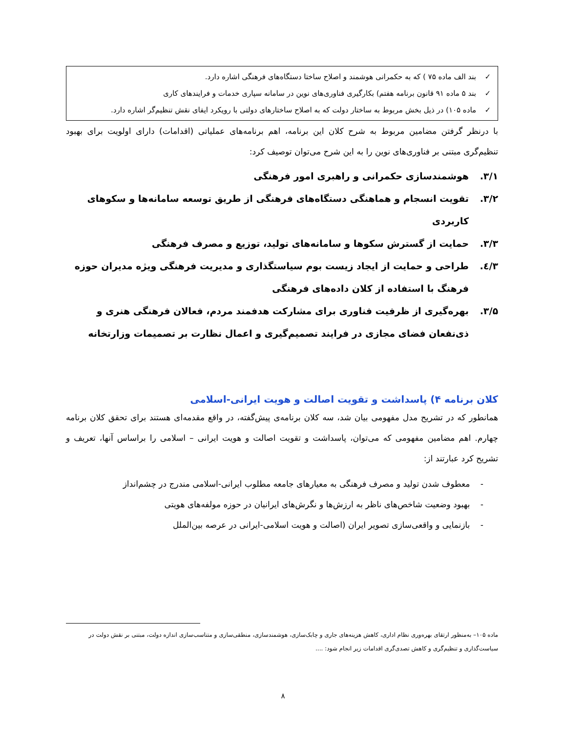✓ بند الف ماده ۷۵ ) که به حکمرانی هوشمند و اصلاح ساختا دستگاه‌های فرهنگی اشاره دارد.
✓ بند ۵ ماده ۹۱ قانون برنامه هفتم) بکارگیری فناوری‌های نوین در سامانه سپاری خدمات و فرایندهای کاری
✓ ماده ۱۰۵) در ذیل بخش مربوط به ساختار دولت که به اصلاح ساختارهای دولتی با رویکرد ایفای نقش تنظیم‌گر اشاره دارد.
با درنظر گرفتن مضامین مربوط به شرح کلان این برنامه، اهم برنامه‌های عملیاتی (اقدامات) دارای اولویت برای بهبود تنظیم‌گری مبتنی بر فناوری‌های نوین را به این شرح می‌توان توصیف کرد:
۳/۱. هوشمندسازی حکمرانی و راهبری امور فرهنگی
۳/۲. تقویت انسجام و هماهنگی دستگاه‌های فرهنگی از طریق توسعه سامانه‌ها و سکوهای کاربردی
۳/۳. حمایت از گسترش سکوها و سامانه‌های تولید، توزیع و مصرف فرهنگی
۳/٤. طراحی و حمایت از ایجاد زیست بوم سیاستگذاری و مدیریت فرهنگی ویژه مدیران حوزه فرهنگ با استفاده از کلان داده‌های فرهنگی
۳/۵. بهره‌گیری از ظرفیت فناوری برای مشارکت هدفمند مردم، فعالان فرهنگی هنری و ذی‌نفعان فضای مجازی در فرایند تصمیم‌گیری و اعمال نظارت بر تصمیمات وزارتخانه
کلان برنامه ۴) پاسداشت و تقویت اصالت و هویت ایرانی-اسلامی
همانطور که در تشریح مدل مفهومی بیان شد، سه کلان برنامه‌ی پیش‌گفته، در واقع مقدمه‌ای هستند برای تحقق کلان برنامه چهارم. اهم مضامین مفهومی که می‌توان، پاسداشت و تقویت اصالت و هویت ایرانی – اسلامی را براساس آنها، تعریف و تشریح کرد عبارتند از:
- معطوف شدن تولید و مصرف فرهنگی به معیارهای جامعه مطلوب ایرانی-اسلامی مندرج در چشم‌انداز
- بهبود وضعیت شاخص‌های ناظر به ارزش‌ها و نگرش‌های ایرانیان در حوزه مولفه‌های هویتی
- بازنمایی و واقعی‌سازی تصویر ایران (اصالت و هویت اسلامی-ایرانی در عرصه بین‌الملل
ماده ۱۰۵– به‌منظور ارتقای بهره‌وری نظام اداری، کاهش هزینه‌های جاری و چابک‌سازی، هوشمندسازی، منطقی‌سازی و متناسب‌سازی اندازه دولت، مبتنی بر نقش دولت در سیاست‌گذاری و تنظیم‌گری و کاهش تصدی‌گری اقدامات زیر انجام شود: ....
۸